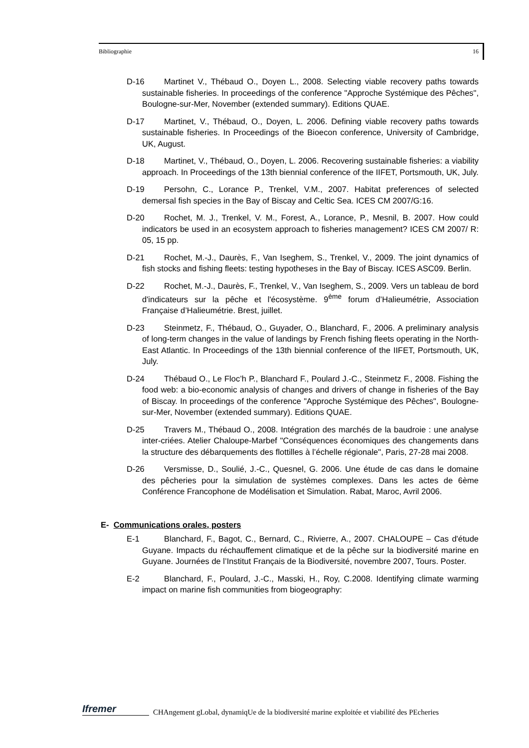Bibliographie 16
D-16 Martinet V., Thébaud O., Doyen L., 2008. Selecting viable recovery paths towards sustainable fisheries. In proceedings of the conference "Approche Systémique des Pêches", Boulogne-sur-Mer, November (extended summary). Editions QUAE.
D-17 Martinet, V., Thébaud, O., Doyen, L. 2006. Defining viable recovery paths towards sustainable fisheries. In Proceedings of the Bioecon conference, University of Cambridge, UK, August.
D-18 Martinet, V., Thébaud, O., Doyen, L. 2006. Recovering sustainable fisheries: a viability approach. In Proceedings of the 13th biennial conference of the IIFET, Portsmouth, UK, July.
D-19 Persohn, C., Lorance P., Trenkel, V.M., 2007. Habitat preferences of selected demersal fish species in the Bay of Biscay and Celtic Sea. ICES CM 2007/G:16.
D-20 Rochet, M. J., Trenkel, V. M., Forest, A., Lorance, P., Mesnil, B. 2007. How could indicators be used in an ecosystem approach to fisheries management? ICES CM 2007/ R: 05, 15 pp.
D-21 Rochet, M.-J., Daurès, F., Van Iseghem, S., Trenkel, V., 2009. The joint dynamics of fish stocks and fishing fleets: testing hypotheses in the Bay of Biscay. ICES ASC09. Berlin.
D-22 Rochet, M.-J., Daurès, F., Trenkel, V., Van Iseghem, S., 2009. Vers un tableau de bord d'indicateurs sur la pêche et l'écosystème. 9<sup>ème</sup> forum d’Halieumétrie, Association Française d’Halieumétrie. Brest, juillet.
D-23 Steinmetz, F., Thébaud, O., Guyader, O., Blanchard, F., 2006. A preliminary analysis of long-term changes in the value of landings by French fishing fleets operating in the North-East Atlantic. In Proceedings of the 13th biennial conference of the IIFET, Portsmouth, UK, July.
D-24 Thébaud O., Le Floc’h P., Blanchard F., Poulard J.-C., Steinmetz F., 2008. Fishing the food web: a bio-economic analysis of changes and drivers of change in fisheries of the Bay of Biscay. In proceedings of the conference "Approche Systémique des Pêches", Boulogne-sur-Mer, November (extended summary). Editions QUAE.
D-25 Travers M., Thébaud O., 2008. Intégration des marchés de la baudroie : une analyse inter-criées. Atelier Chaloupe-Marbef "Conséquences économiques des changements dans la structure des débarquements des flottilles à l’échelle régionale", Paris, 27-28 mai 2008.
D-26 Versmisse, D., Soulié, J.-C., Quesnel, G. 2006. Une étude de cas dans le domaine des pêcheries pour la simulation de systèmes complexes. Dans les actes de 6ème Conférence Francophone de Modélisation et Simulation. Rabat, Maroc, Avril 2006.
E- Communications orales, posters
E-1 Blanchard, F., Bagot, C., Bernard, C., Rivierre, A., 2007. CHALOUPE – Cas d'étude Guyane. Impacts du réchauffement climatique et de la pêche sur la biodiversité marine en Guyane. Journées de l’Institut Français de la Biodiversité, novembre 2007, Tours. Poster.
E-2 Blanchard, F., Poulard, J.-C., Masski, H., Roy, C.2008. Identifying climate warming impact on marine fish communities from biogeography:
Ifremer
CHAngement gLobal, dynamiqUe de la biodiversité marine exploitée et viabilité des PEcheries